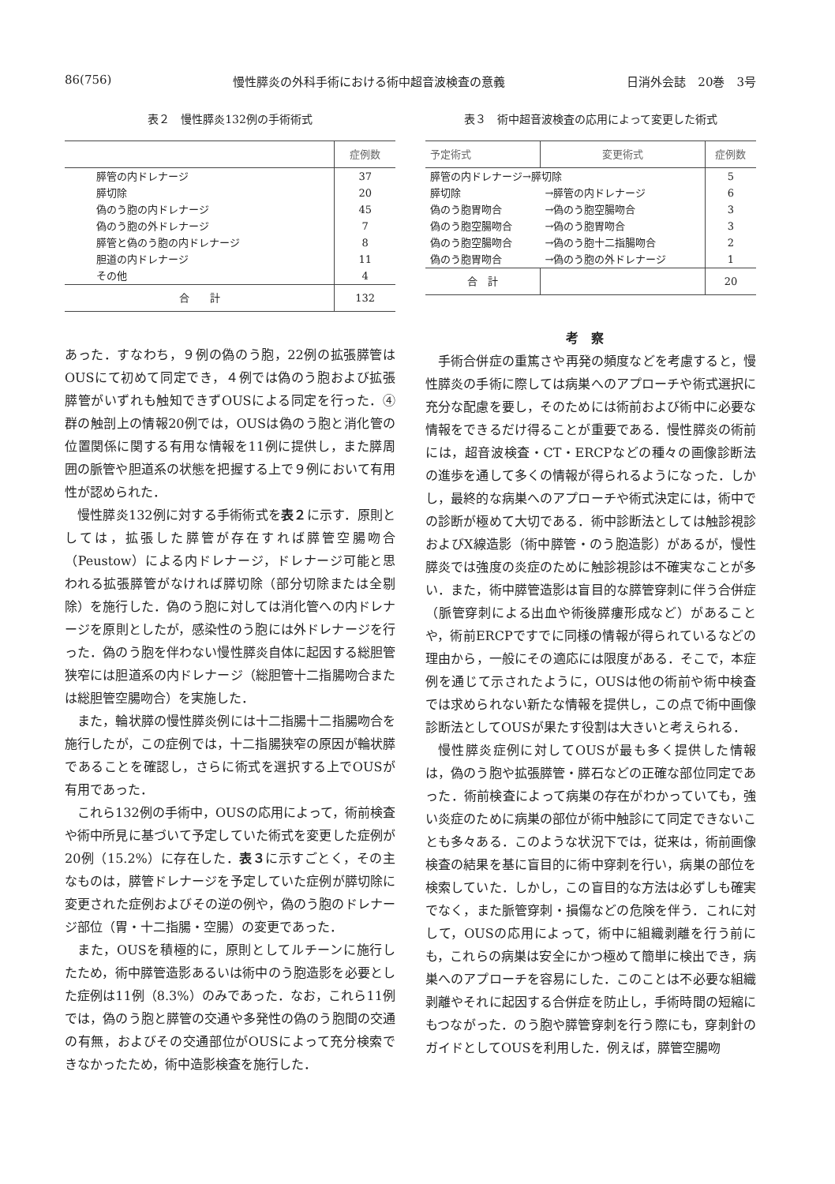86(756) 慢性膵炎の外科手術における術中超音波検査の意義 日消外会誌　20巻　3号
表２　慢性膵炎132例の手術術式
| | 症例数 |
| --- | --- |
| 膵管の内ドレナージ | 37 |
| 膵切除 | 20 |
| 偽のう胞の内ドレナージ | 45 |
| 偽のう胞の外ドレナージ | 7 |
| 膵管と偽のう胞の内ドレナージ | 8 |
| 胆道の内ドレナージ | 11 |
| その他 | 4 |
| 合 計 | 132 |
あった．すなわち，９例の偽のう胞，22例の拡張膵管はOUSにて初めて同定でき，４例では偽のう胞および拡張膵管がいずれも触知できずOUSによる同定を行った．④群の触剖上の情報20例では，OUSは偽のう胞と消化管の位置関係に関する有用な情報を11例に提供し，また膵周囲の脈管や胆道系の状態を把握する上で９例において有用性が認められた．
慢性膵炎132例に対する手術術式を表２に示す．原則としては，拡張した膵管が存在すれば膵管空腸吻合（Peustow）による内ドレナージ，ドレナージ可能と思われる拡張膵管がなければ膵切除（部分切除または全剔除）を施行した．偽のう胞に対しては消化管への内ドレナージを原則としたが，感染性のう胞には外ドレナージを行った．偽のう胞を伴わない慢性膵炎自体に起因する総胆管狭窄には胆道系の内ドレナージ（総胆管十二指腸吻合または総胆管空腸吻合）を実施した．
また，輪状膵の慢性膵炎例には十二指腸十二指腸吻合を施行したが，この症例では，十二指腸狭窄の原因が輪状膵であることを確認し，さらに術式を選択する上でOUSが有用であった．
これら132例の手術中，OUSの応用によって，術前検査や術中所見に基づいて予定していた術式を変更した症例が20例（15.2%）に存在した．表３に示すごとく，その主なものは，膵管ドレナージを予定していた症例が膵切除に変更された症例およびその逆の例や，偽のう胞のドレナージ部位（胃・十二指腸・空腸）の変更であった．
また，OUSを積極的に，原則としてルチーンに施行したため，術中膵管造影あるいは術中のう胞造影を必要とした症例は11例（8.3%）のみであった．なお，これら11例では，偽のう胞と膵管の交通や多発性の偽のう胞間の交通の有無，およびその交通部位がOUSによって充分検索できなかったため，術中造影検査を施行した．
表３　術中超音波検査の応用によって変更した術式
| 予定術式 | 変更術式 | 症例数 |
| --- | --- | --- |
| 膵管の内ドレナージ→膵切除 | | 5 |
| 膵切除 | →膵管の内ドレナージ | 6 |
| 偽のう胞胃吻合 | →偽のう胞空腸吻合 | 3 |
| 偽のう胞空腸吻合 | →偽のう胞胃吻合 | 3 |
| 偽のう胞空腸吻合 | →偽のう胞十二指腸吻合 | 2 |
| 偽のう胞胃吻合 | →偽のう胞の外ドレナージ | 1 |
| 合 計 | | 20 |
考察
手術合併症の重篤さや再発の頻度などを考慮すると，慢性膵炎の手術に際しては病巣へのアプローチや術式選択に充分な配慮を要し，そのためには術前および術中に必要な情報をできるだけ得ることが重要である．慢性膵炎の術前には，超音波検査・CT・ERCPなどの種々の画像診断法の進歩を通して多くの情報が得られるようになった．しかし，最終的な病巣へのアプローチや術式決定には，術中での診断が極めて大切である．術中診断法としては触診視診およびX線造影（術中膵管・のう胞造影）があるが，慢性膵炎では強度の炎症のために触診視診は不確実なことが多い．また，術中膵管造影は盲目的な膵管穿刺に伴う合併症（脈管穿刺による出血や術後膵瘻形成など）があることや，術前ERCPですでに同様の情報が得られているなどの理由から，一般にその適応には限度がある．そこで，本症例を通じて示されたように，OUSは他の術前や術中検査では求められない新たな情報を提供し，この点で術中画像診断法としてOUSが果たす役割は大きいと考えられる．
慢性膵炎症例に対してOUSが最も多く提供した情報は，偽のう胞や拡張膵管・膵石などの正確な部位同定であった．術前検査によって病巣の存在がわかっていても，強い炎症のために病巣の部位が術中触診にて同定できないことも多々ある．このような状況下では，従来は，術前画像検査の結果を基に盲目的に術中穿刺を行い，病巣の部位を検索していた．しかし，この盲目的な方法は必ずしも確実でなく，また脈管穿刺・損傷などの危険を伴う．これに対して，OUSの応用によって，術中に組織剥離を行う前にも，これらの病巣は安全にかつ極めて簡単に検出でき，病巣へのアプローチを容易にした．このことは不必要な組織剥離やそれに起因する合併症を防止し，手術時間の短縮にもつながった．のう胞や膵管穿刺を行う際にも，穿刺針のガイドとしてOUSを利用した．例えば，膵管空腸吻